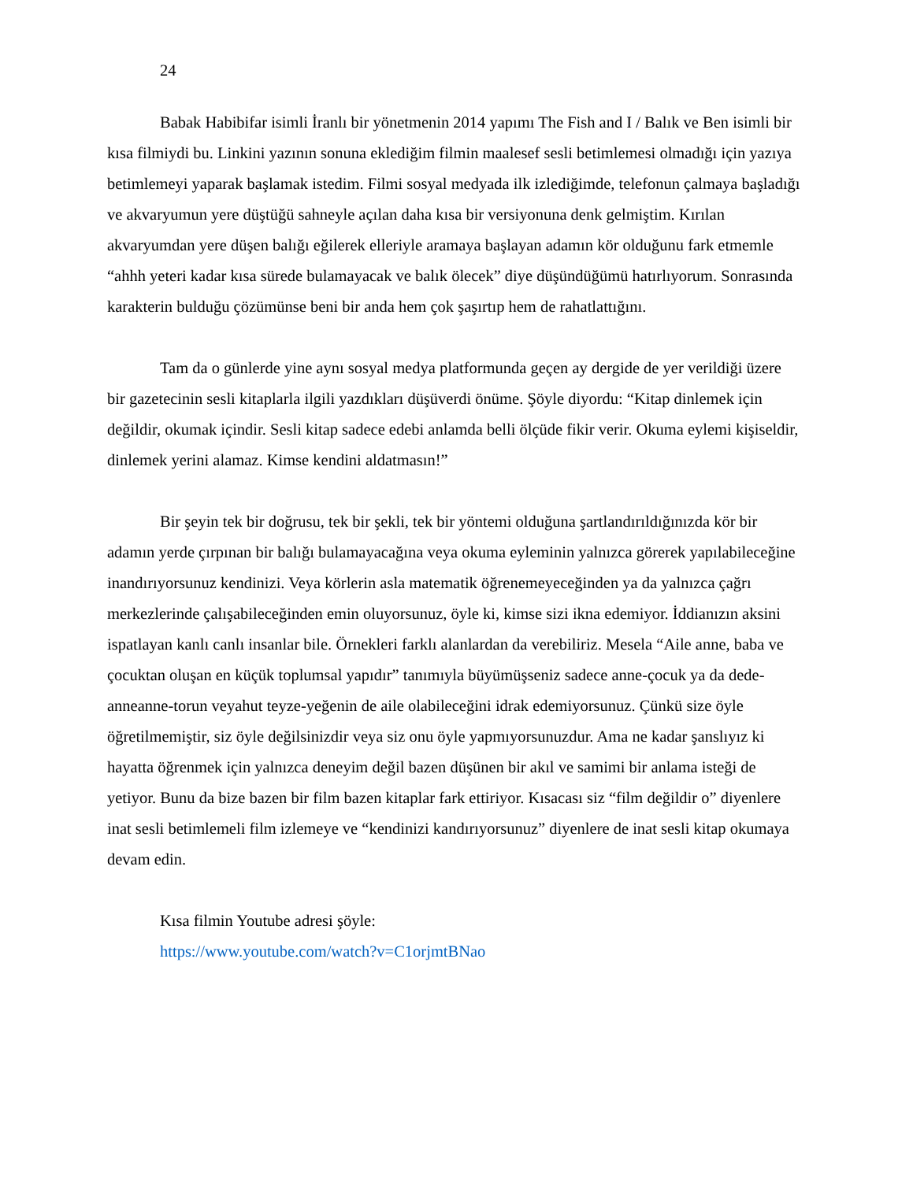24
Babak Habibifar isimli İranlı bir yönetmenin 2014 yapımı The Fish and I / Balık ve Ben isimli bir kısa filmiydi bu. Linkini yazının sonuna eklediğim filmin maalesef sesli betimlemesi olmadığı için yazıya betimlemeyi yaparak başlamak istedim. Filmi sosyal medyada ilk izlediğimde, telefonun çalmaya başladığı ve akvaryumun yere düştüğü sahneyle açılan daha kısa bir versiyonuna denk gelmiştim. Kırılan akvaryumdan yere düşen balığı eğilerek elleriyle aramaya başlayan adamın kör olduğunu fark etmemle “ahhh yeteri kadar kısa sürede bulamayacak ve balık ölecek” diye düşündüğümü hatırlıyorum. Sonrasında karakterin bulduğu çözümünse beni bir anda hem çok şaşırtıp hem de rahatlattığını.
Tam da o günlerde yine aynı sosyal medya platformunda geçen ay dergide de yer verildiği üzere bir gazetecinin sesli kitaplarla ilgili yazdıkları düşüverdi önüme. Şöyle diyordu: “Kitap dinlemek için değildir, okumak içindir. Sesli kitap sadece edebi anlamda belli ölçüde fikir verir. Okuma eylemi kişiseldir, dinlemek yerini alamaz. Kimse kendini aldatmasın!”
Bir şeyin tek bir doğrusu, tek bir şekli, tek bir yöntemi olduğuna şartlandırıldığınızda kör bir adamın yerde çırpınan bir balığı bulamayacağına veya okuma eyleminin yalnızca görerek yapılabileceğine inandırıyorsunuz kendinizi. Veya körlerin asla matematik öğrenemeyeceğinden ya da yalnızca çağrı merkezlerinde çalışabileceğinden emin oluyorsunuz, öyle ki, kimse sizi ikna edemiyor. İddianızın aksini ispatlayan kanlı canlı insanlar bile. Örnekleri farklı alanlardan da verebiliriz. Mesela “Aile anne, baba ve çocuktan oluşan en küçük toplumsal yapıdır” tanımıyla büyümüşseniz sadece anne-çocuk ya da dede-anneanne-torun veyahut teyze-yeğenin de aile olabileceğini idrak edemiyorsunuz. Çünkü size öyle öğretilmemiştir, siz öyle değilsinizdir veya siz onu öyle yapmıyorsunuzdur. Ama ne kadar şanslıyız ki hayatta öğrenmek için yalnızca deneyim değil bazen düşünen bir akıl ve samimi bir anlama isteği de yetiyor. Bunu da bize bazen bir film bazen kitaplar fark ettiriyor. Kısacası siz “film değildir o” diyenlere inat sesli betimlemeli film izlemeye ve “kendinizi kandırıyorsunuz” diyenlere de inat sesli kitap okumaya devam edin.
Kısa filmin Youtube adresi şöyle:
https://www.youtube.com/watch?v=C1orjmtBNao